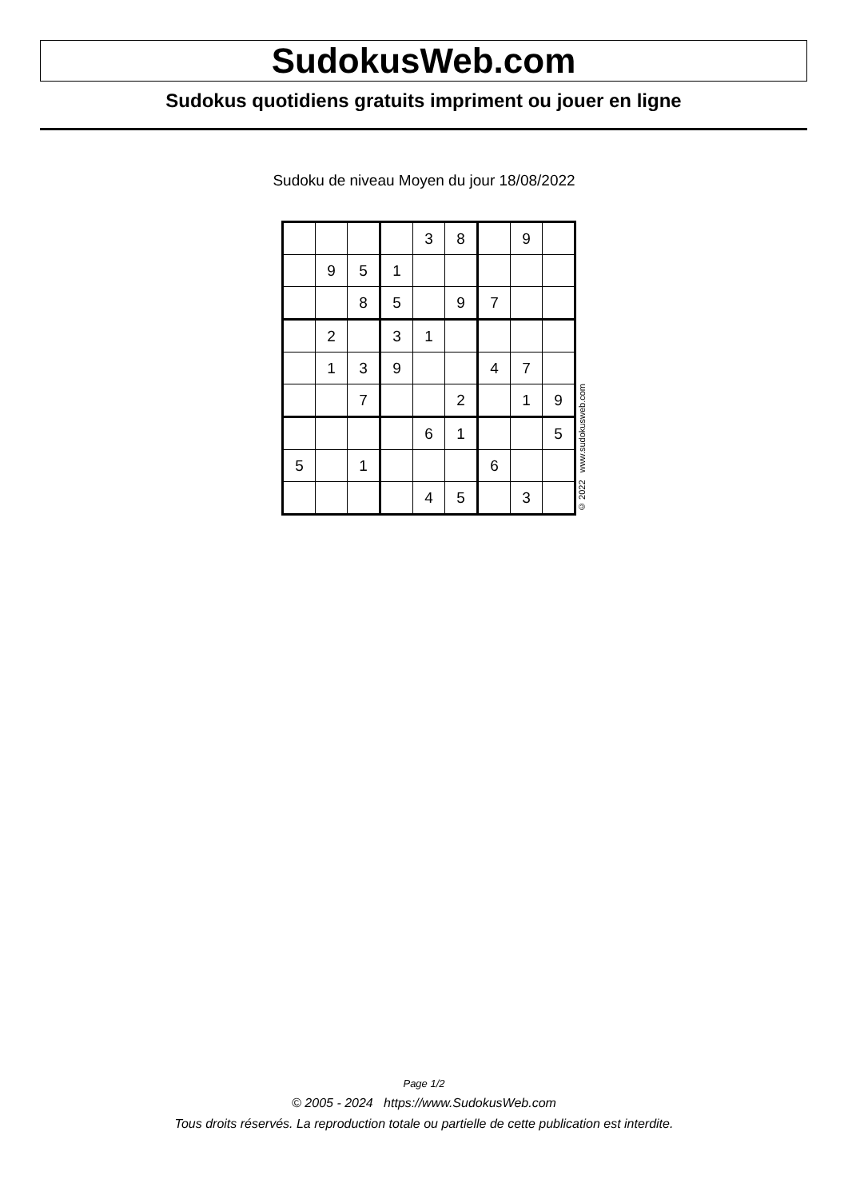SudokusWeb.com
Sudokus quotidiens gratuits impriment ou jouer en ligne
Sudoku de niveau Moyen du jour 18/08/2022
| | | | | 3 | 8 | | 9 | |
| | 9 | 5 | 1 | | | | | |
| | | 8 | 5 | | 9 | 7 | | |
| | 2 | | 3 | 1 | | | | |
| | 1 | 3 | 9 | | | 4 | 7 | |
| | | 7 | | | 2 | | 1 | 9 |
| | | | | 6 | 1 | | | 5 |
| 5 | | 1 | | | | 6 | | |
| | | | | 4 | 5 | | 3 | |
© 2022 www.sudokusweb.com
Page 1/2
© 2005 - 2024 https://www.SudokusWeb.com
Tous droits réservés. La reproduction totale ou partielle de cette publication est interdite.